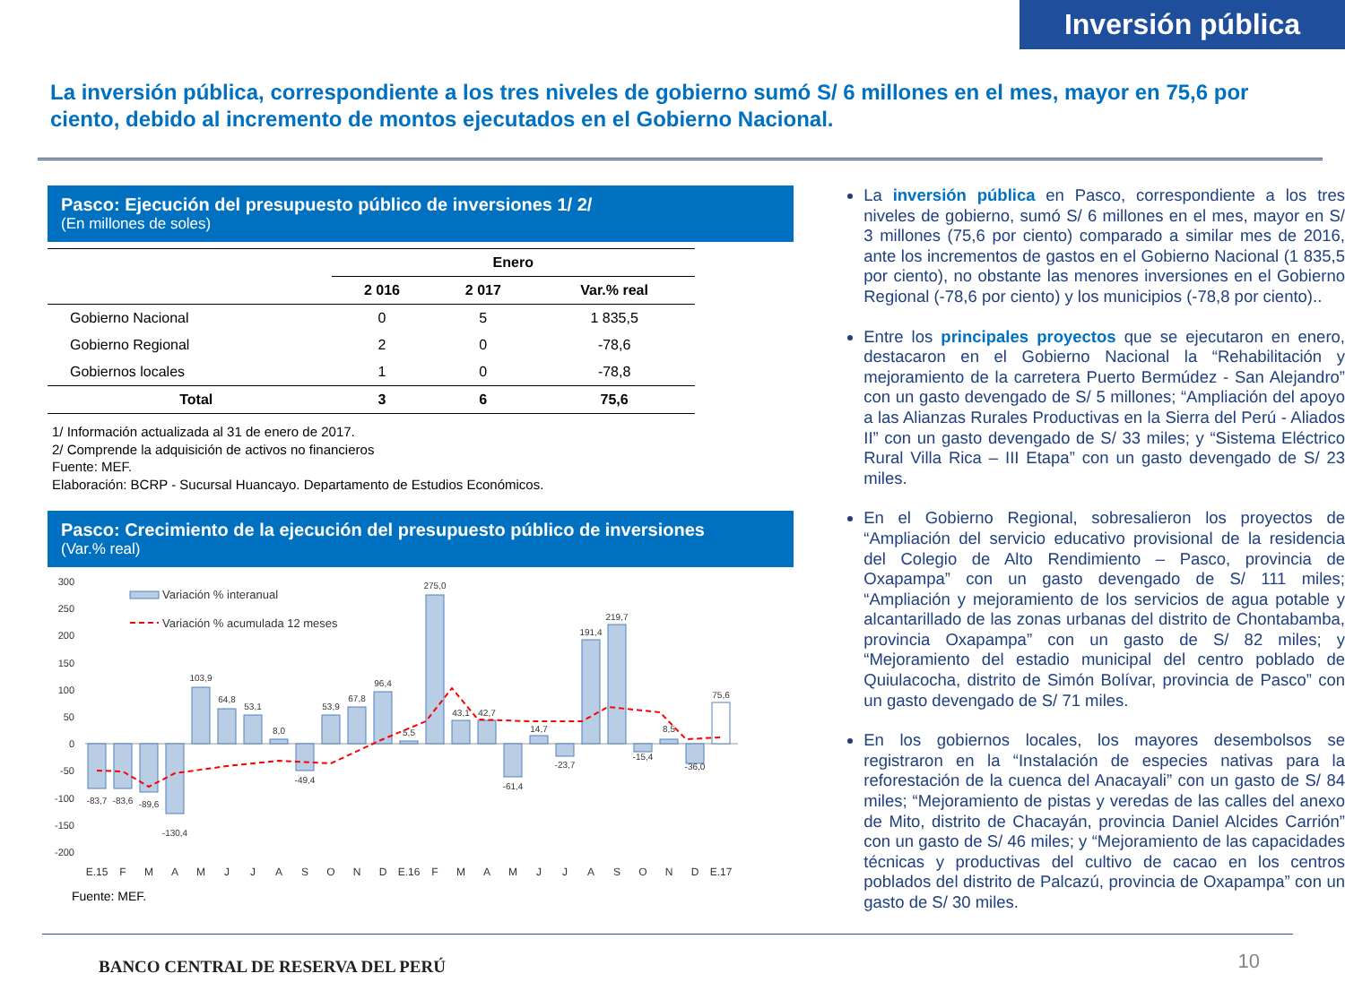Inversión pública
La inversión pública, correspondiente a los tres niveles de gobierno sumó S/ 6 millones en el mes, mayor en 75,6 por ciento, debido al incremento de montos ejecutados en el Gobierno Nacional.
Pasco: Ejecución del presupuesto público de inversiones 1/ 2/
(En millones de soles)
| | Enero | | |
| --- | --- | --- | --- |
| | 2 016 | 2 017 | Var.% real |
| Gobierno Nacional | 0 | 5 | 1 835,5 |
| Gobierno Regional | 2 | 0 | -78,6 |
| Gobiernos locales | 1 | 0 | -78,8 |
| Total | 3 | 6 | 75,6 |
1/ Información actualizada al 31 de enero de 2017.
2/ Comprende la adquisición de activos no financieros
Fuente: MEF.
Elaboración: BCRP - Sucursal Huancayo. Departamento de Estudios Económicos.
Pasco: Crecimiento de la ejecución del presupuesto público de inversiones
(Var.% real)
300
250
200
150
100
50
0
-50
-100
-150
-200
Variación % interanual
Variación % acumulada 12 meses
-83,7
-83,6
-89,6
-130,4
103,9
64,8
53,1
8,0
-49,4
53,9
67,8
96,4
5,5
275,0
43,1
42,7
-61,4
14,7
-23,7
191,4
219,7
-15,4
8,5
-36,0
75,6
E.15
F
M
A
M
J
J
A
S
O
N
D
E.16
F
M
A
M
J
J
A
S
O
N
D
E.17
Fuente: MEF.
La inversión pública en Pasco, correspondiente a los tres niveles de gobierno, sumó S/ 6 millones en el mes, mayor en S/ 3 millones (75,6 por ciento) comparado a similar mes de 2016, ante los incrementos de gastos en el Gobierno Nacional (1 835,5 por ciento), no obstante las menores inversiones en el Gobierno Regional (-78,6 por ciento) y los municipios (-78,8 por ciento)..
Entre los principales proyectos que se ejecutaron en enero, destacaron en el Gobierno Nacional la “Rehabilitación y mejoramiento de la carretera Puerto Bermúdez - San Alejandro” con un gasto devengado de S/ 5 millones; “Ampliación del apoyo a las Alianzas Rurales Productivas en la Sierra del Perú - Aliados II” con un gasto devengado de S/ 33 miles; y “Sistema Eléctrico Rural Villa Rica – III Etapa” con un gasto devengado de S/ 23 miles.
En el Gobierno Regional, sobresalieron los proyectos de “Ampliación del servicio educativo provisional de la residencia del Colegio de Alto Rendimiento – Pasco, provincia de Oxapampa” con un gasto devengado de S/ 111 miles; “Ampliación y mejoramiento de los servicios de agua potable y alcantarillado de las zonas urbanas del distrito de Chontabamba, provincia Oxapampa” con un gasto de S/ 82 miles; y “Mejoramiento del estadio municipal del centro poblado de Quiulacocha, distrito de Simón Bolívar, provincia de Pasco” con un gasto devengado de S/ 71 miles.
En los gobiernos locales, los mayores desembolsos se registraron en la “Instalación de especies nativas para la reforestación de la cuenca del Anacayali” con un gasto de S/ 84 miles; “Mejoramiento de pistas y veredas de las calles del anexo de Mito, distrito de Chacayán, provincia Daniel Alcides Carrión” con un gasto de S/ 46 miles; y “Mejoramiento de las capacidades técnicas y productivas del cultivo de cacao en los centros poblados del distrito de Palcazú, provincia de Oxapampa” con un gasto de S/ 30 miles.
BANCO CENTRAL DE RESERVA DEL PERÚ
10